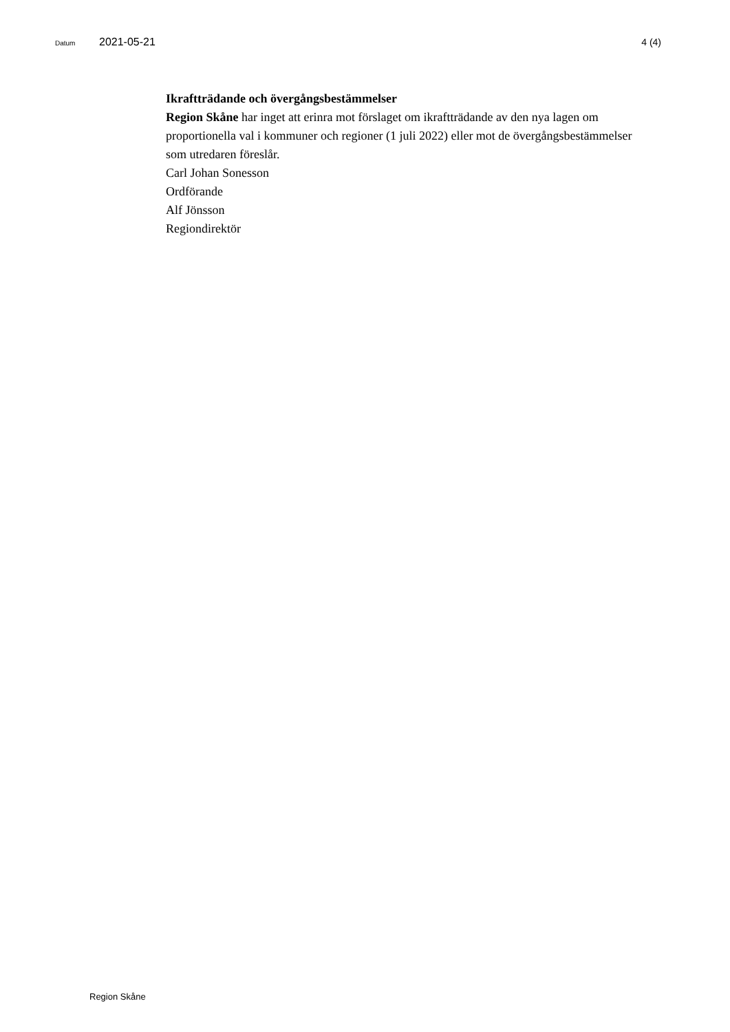Datum 2021-05-21 4 (4)
Ikraftträdande och övergångsbestämmelser
Region Skåne har inget att erinra mot förslaget om ikraftträdande av den nya lagen om proportionella val i kommuner och regioner (1 juli 2022) eller mot de övergångsbestämmelser som utredaren föreslår.
Carl Johan Sonesson
Ordförande
Alf Jönsson
Regiondirektör
Region Skåne